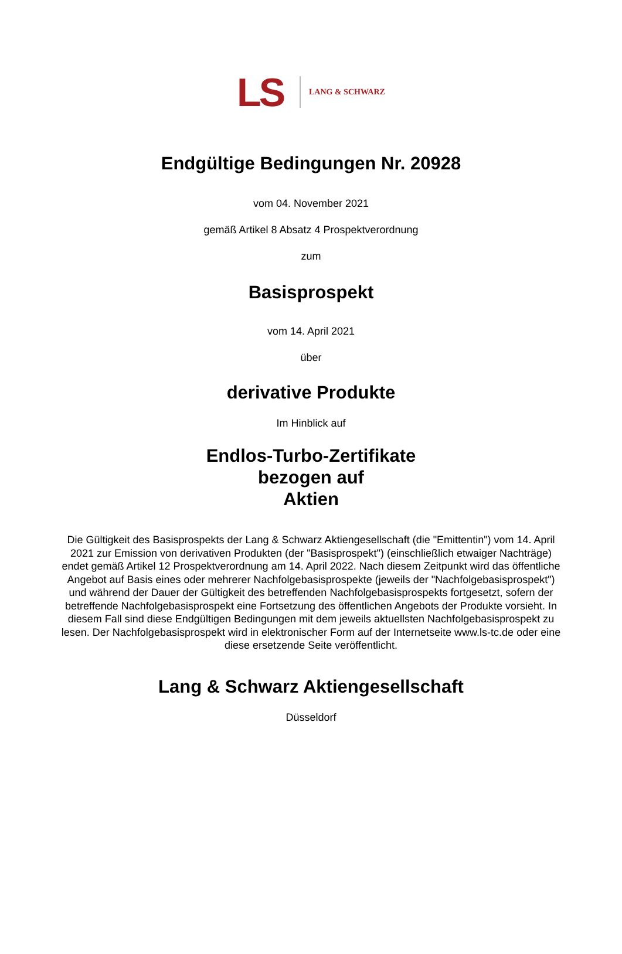LS LANG & SCHWARZ
Endgültige Bedingungen Nr. 20928
vom 04. November 2021
gemäß Artikel 8 Absatz 4 Prospektverordnung
zum
Basisprospekt
vom 14. April 2021
über
derivative Produkte
Im Hinblick auf
Endlos-Turbo-Zertifikate
bezogen auf
Aktien
Die Gültigkeit des Basisprospekts der Lang & Schwarz Aktiengesellschaft (die "Emittentin") vom 14. April 2021 zur Emission von derivativen Produkten (der "Basisprospekt") (einschließlich etwaiger Nachträge) endet gemäß Artikel 12 Prospektverordnung am 14. April 2022. Nach diesem Zeitpunkt wird das öffentliche Angebot auf Basis eines oder mehrerer Nachfolgebasisprospekte (jeweils der "Nachfolgebasisprospekt") und während der Dauer der Gültigkeit des betreffenden Nachfolgebasisprospekts fortgesetzt, sofern der betreffende Nachfolgebasisprospekt eine Fortsetzung des öffentlichen Angebots der Produkte vorsieht. In diesem Fall sind diese Endgültigen Bedingungen mit dem jeweils aktuellsten Nachfolgebasisprospekt zu lesen. Der Nachfolgebasisprospekt wird in elektronischer Form auf der Internetseite www.ls-tc.de oder eine diese ersetzende Seite veröffentlicht.
Lang & Schwarz Aktiengesellschaft
Düsseldorf